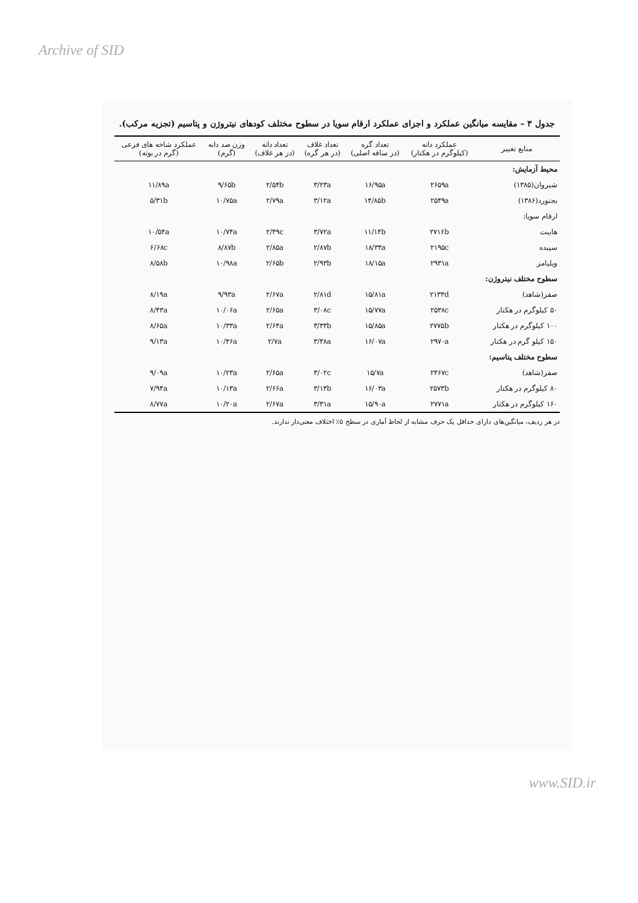Archive of SID
جدول ۳ – مقایسه میانگین عملکرد و اجزای عملکرد ارقام سویا در سطوح مختلف کودهای نیتروژن و پتاسیم (تجزیه مرکب).
| منابع تغییر | عملکرد دانه (کیلوگرم در هکتار) | تعداد گره (در ساقه اصلی) | تعداد غلاف (در هر گره) | تعداد دانه (در هر غلاف) | وزن صد دانه (گرم) | عملکرد شاخه های فرعی (گرم در بوته) |
| --- | --- | --- | --- | --- | --- | --- |
| محیط آزمایش: | | | | | | |
| شیروان(۱۳۸۵) | ۲۶۵۹a | ۱۶/۹۵a | ۳/۲۳a | ۲/۵۴b | ۹/۶۵b | ۱۱/۸۹a |
| بجنورد(۱۳۸۶) | ۲۵۴۹a | ۱۴/۸۵b | ۳/۱۲a | ۲/۷۹a | ۱۰/۷۵a | ۵/۳۱b |
| ارقام سویا: | | | | | | |
| هابیت | ۲۷۱۶b | ۱۱/۱۴b | ۳/۷۲a | ۲/۴۹c | ۱۰/۷۴a | ۱۰/۵۴a |
| سپیده | ۲۱۹۵c | ۱۸/۳۴a | ۲/۸۷b | ۲/۸۵a | ۸/۸۷b | ۶/۶۸c |
| ویلیامز | ۲۹۳۱a | ۱۸/۱۵a | ۲/۹۳b | ۲/۶۵b | ۱۰/۹۸a | ۸/۵۸b |
| سطوح مختلف نیتروژن: | | | | | | |
| صفر(شاهد) | ۲۱۳۳d | ۱۵/۸۱a | ۲/۸۱d | ۲/۶۷a | ۹/۹۳a | ۸/۱۹a |
| ۵۰ کیلوگرم در هکتار | ۲۵۳۸c | ۱۵/۷۷a | ۳/۰۸c | ۲/۶۵a | ۱۰/۰۶a | ۸/۴۳a |
| ۱۰۰ کیلوگرم در هکتار | ۲۷۷۵b | ۱۵/۸۵a | ۳/۳۳b | ۲/۶۴a | ۱۰/۳۳a | ۸/۶۵a |
| ۱۵۰ کیلو گرم در هکتار | ۲۹۷۰a | ۱۶/۰۷a | ۳/۴۸a | ۲/۷a | ۱۰/۴۶a | ۹/۱۳a |
| سطوح مختلف پتاسیم: | | | | | | |
| صفر(شاهد) | ۲۴۶۷c | ۱۵/۷a | ۳/۰۲c | ۲/۶۵a | ۱۰/۲۳a | ۹/۰۹a |
| ۸۰ کیلوگرم در هکتار | ۲۵۷۳b | ۱۶/۰۳a | ۳/۱۴b | ۲/۶۶a | ۱۰/۱۳a | ۷/۹۴a |
| ۱۶۰ کیلوگرم در هکتار | ۲۷۷۱a | ۱۵/۹۰a | ۳/۳۱a | ۲/۶۷a | ۱۰/۲۰a | ۸/۷۷a |
در هر ردیف، میانگین‌های دارای حداقل یک حرف مشابه از لحاظ آماری در سطح ۵٪ اختلاف معنی‌دار ندارند.
www.SID.ir